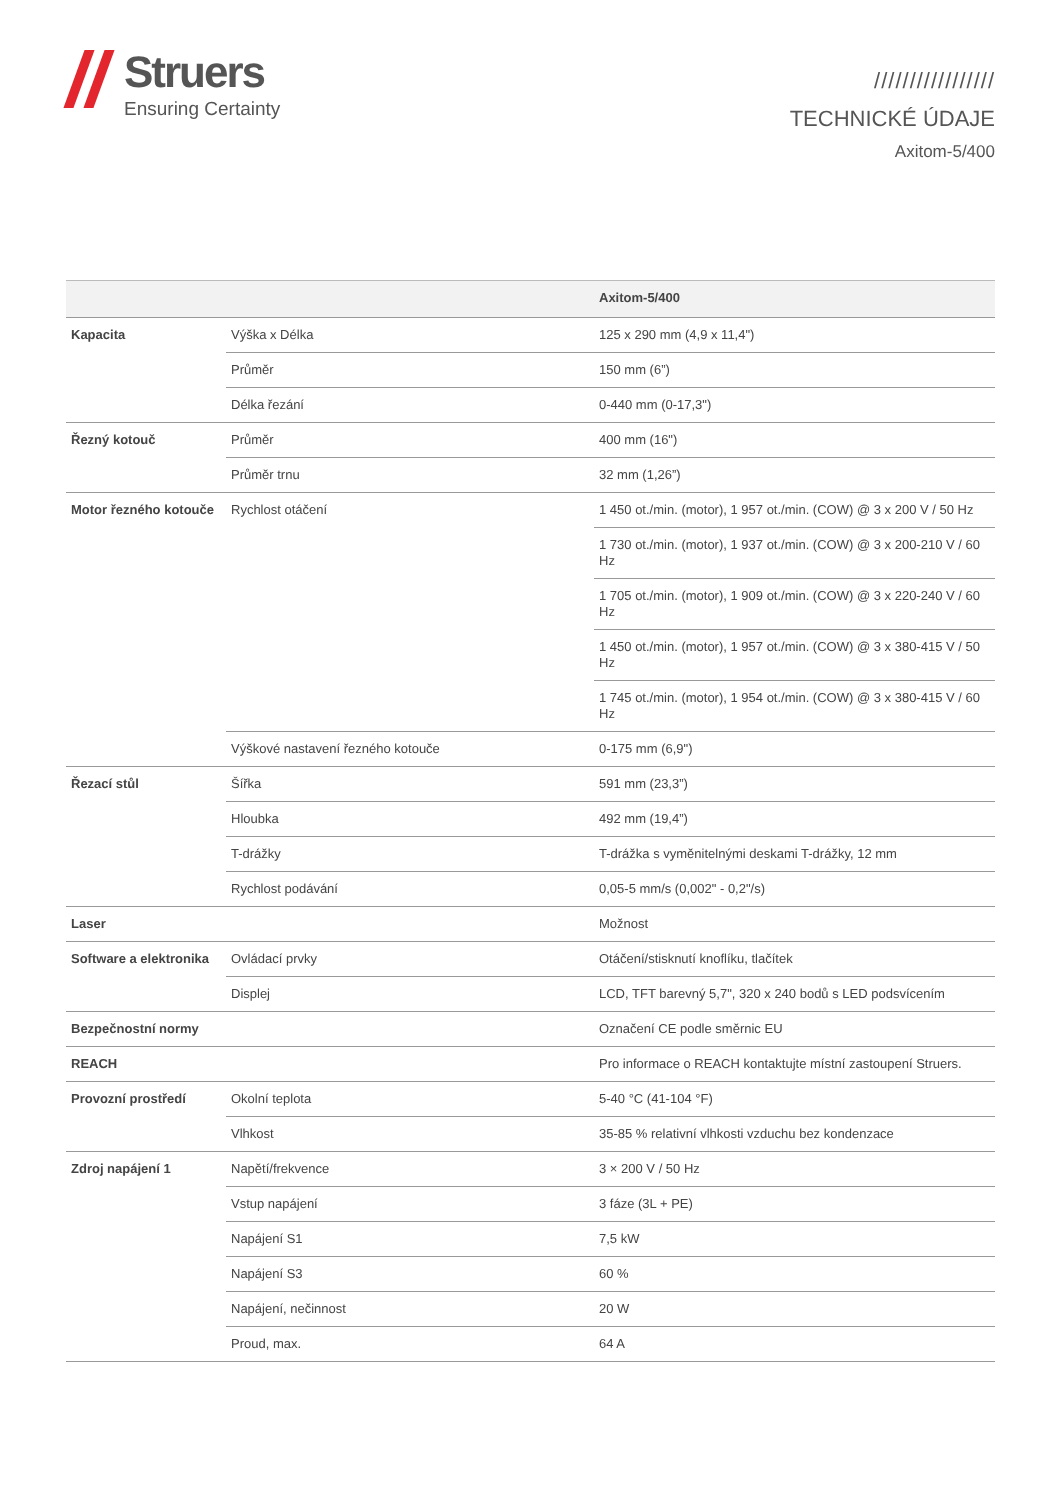Struers
Ensuring Certainty
/////////////////
TECHNICKÉ ÚDAJE
Axitom-5/400
| | | Axitom-5/400 |
| --- | --- | --- |
| Kapacita | Výška x Délka | 125 x 290 mm (4,9 x 11,4") |
| | Průměr | 150 mm (6”) |
| | Délka řezání | 0-440 mm (0-17,3") |
| Řezný kotouč | Průměr | 400 mm (16") |
| | Průměr trnu | 32 mm (1,26”) |
| Motor řezného kotouče | Rychlost otáčení | 1 450 ot./min. (motor), 1 957 ot./min. (COW) @ 3 x 200 V / 50 Hz |
| | | 1 730 ot./min. (motor), 1 937 ot./min. (COW) @ 3 x 200-210 V / 60 Hz |
| | | 1 705 ot./min. (motor), 1 909 ot./min. (COW) @ 3 x 220-240 V / 60 Hz |
| | | 1 450 ot./min. (motor), 1 957 ot./min. (COW) @ 3 x 380-415 V / 50 Hz |
| | | 1 745 ot./min. (motor), 1 954 ot./min. (COW) @ 3 x 380-415 V / 60 Hz |
| | Výškové nastavení řezného kotouče | 0-175 mm (6,9") |
| Řezací stůl | Šířka | 591 mm (23,3”) |
| | Hloubka | 492 mm (19,4”) |
| | T-drážky | T-drážka s vyměnitelnými deskami T-drážky, 12 mm |
| | Rychlost podávání | 0,05-5 mm/s (0,002" - 0,2"/s) |
| Laser | | Možnost |
| Software a elektronika | Ovládací prvky | Otáčení/stisknutí knoflíku, tlačítek |
| | Displej | LCD, TFT barevný 5,7", 320 x 240 bodů s LED podsvícením |
| Bezpečnostní normy | | Označení CE podle směrnic EU |
| REACH | | Pro informace o REACH kontaktujte místní zastoupení Struers. |
| Provozní prostředí | Okolní teplota | 5-40 °C (41-104 °F) |
| | Vlhkost | 35-85 % relativní vlhkosti vzduchu bez kondenzace |
| Zdroj napájení 1 | Napětí/frekvence | 3 × 200 V / 50 Hz |
| | Vstup napájení | 3 fáze (3L + PE) |
| | Napájení S1 | 7,5 kW |
| | Napájení S3 | 60 % |
| | Napájení, nečinnost | 20 W |
| | Proud, max. | 64 A |